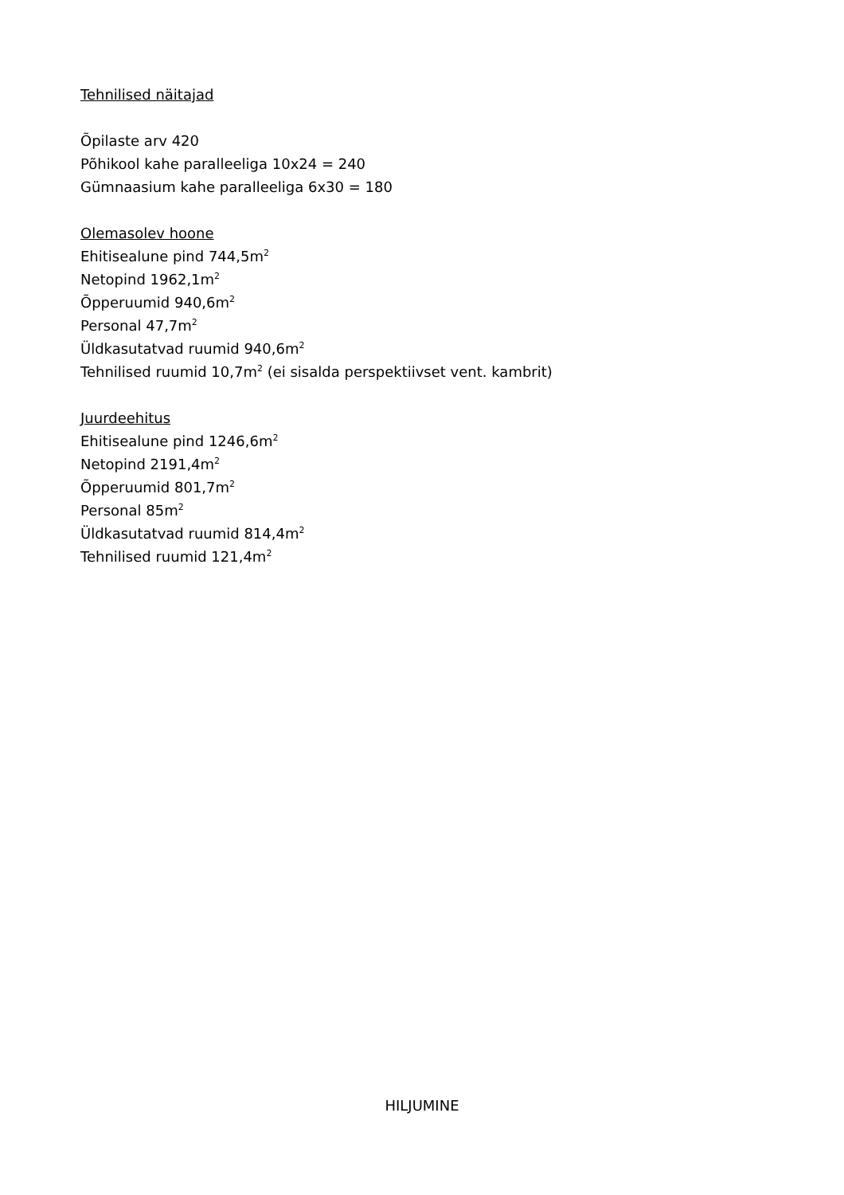Tehnilised näitajad
Õpilaste arv 420
Põhikool kahe paralleeliga 10x24 = 240
Gümnaasium kahe paralleeliga 6x30 = 180
Olemasolev hoone
Ehitisealune pind 744,5m<sup>2</sup>
Netopind 1962,1m<sup>2</sup>
Õpperuumid 940,6m<sup>2</sup>
Personal 47,7m<sup>2</sup>
Üldkasutatvad ruumid 940,6m<sup>2</sup>
Tehnilised ruumid 10,7m<sup>2</sup> (ei sisalda perspektiivset vent. kambrit)
Juurdeehitus
Ehitisealune pind 1246,6m<sup>2</sup>
Netopind 2191,4m<sup>2</sup>
Õpperuumid 801,7m<sup>2</sup>
Personal 85m<sup>2</sup>
Üldkasutatvad ruumid 814,4m<sup>2</sup>
Tehnilised ruumid 121,4m<sup>2</sup>
HILJUMINE